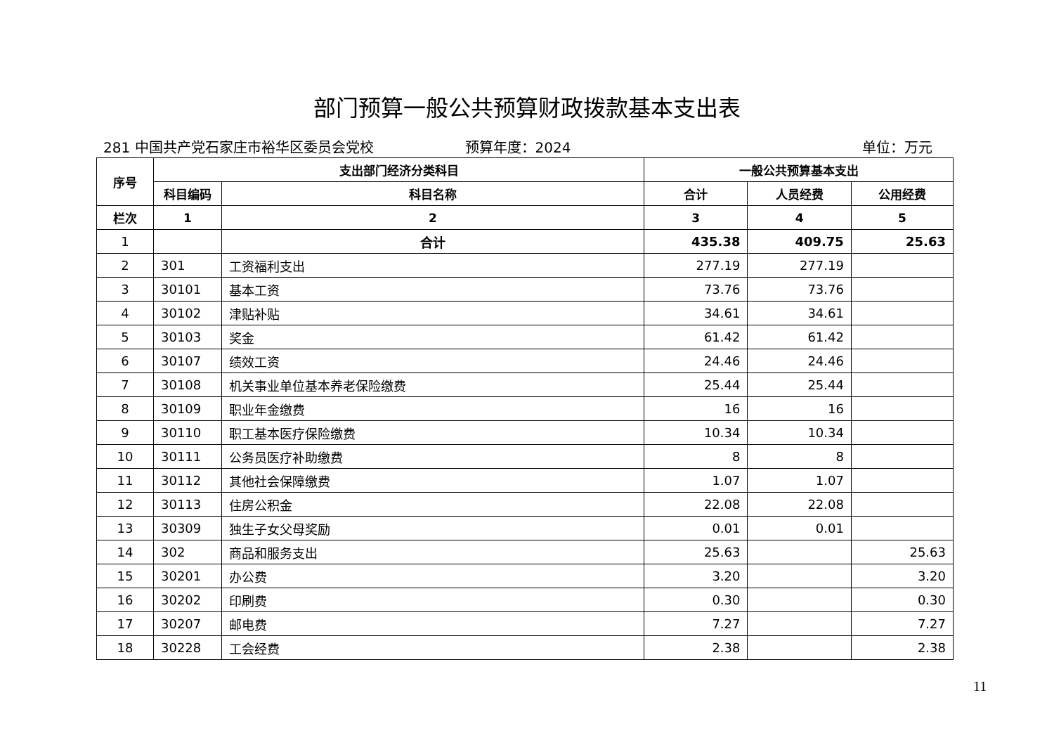部门预算一般公共预算财政拨款基本支出表
281 中国共产党石家庄市裕华区委员会党校
预算年度：2024 单位：万元
| 序号 | 支出部门经济分类科目 | | 一般公共预算基本支出 | | |
| --- | --- | --- | --- | --- | --- |
| | 科目编码 | 科目名称 | 合计 | 人员经费 | 公用经费 |
| 栏次 | 1 | 2 | 3 | 4 | 5 |
| 1 | | 合计 | 435.38 | 409.75 | 25.63 |
| 2 | 301 | 工资福利支出 | 277.19 | 277.19 | |
| 3 | 30101 | 基本工资 | 73.76 | 73.76 | |
| 4 | 30102 | 津贴补贴 | 34.61 | 34.61 | |
| 5 | 30103 | 奖金 | 61.42 | 61.42 | |
| 6 | 30107 | 绩效工资 | 24.46 | 24.46 | |
| 7 | 30108 | 机关事业单位基本养老保险缴费 | 25.44 | 25.44 | |
| 8 | 30109 | 职业年金缴费 | 16 | 16 | |
| 9 | 30110 | 职工基本医疗保险缴费 | 10.34 | 10.34 | |
| 10 | 30111 | 公务员医疗补助缴费 | 8 | 8 | |
| 11 | 30112 | 其他社会保障缴费 | 1.07 | 1.07 | |
| 12 | 30113 | 住房公积金 | 22.08 | 22.08 | |
| 13 | 30309 | 独生子女父母奖励 | 0.01 | 0.01 | |
| 14 | 302 | 商品和服务支出 | 25.63 | | 25.63 |
| 15 | 30201 | 办公费 | 3.20 | | 3.20 |
| 16 | 30202 | 印刷费 | 0.30 | | 0.30 |
| 17 | 30207 | 邮电费 | 7.27 | | 7.27 |
| 18 | 30228 | 工会经费 | 2.38 | | 2.38 |
11